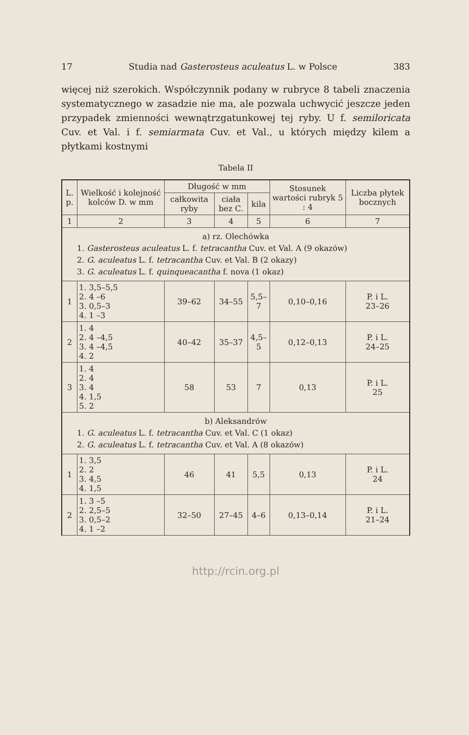17 Studia nad Gasterosteus aculeatus L. w Polsce 383
więcej niż szerokich. Współczynnik podany w rubryce 8 tabeli znaczenia systematycznego w zasadzie nie ma, ale pozwala uchwycić jeszcze jeden przypadek zmienności wewnątrzgatunkowej tej ryby. U f. semiloricata Cuv. et Val. i f. semiarmata Cuv. et Val., u których między kilem a płytkami kostnymi
Tabela II
| L. p. | Wielkość i kolejność kolców D. w mm | Długość w mm | | | Stosunek wartości rubryk 5 : 4 | Liczba płytek bocznych |
| --- | --- | --- | --- | --- | --- | --- |
| | | całkowita ryby | ciała bez C. | kila | | |
| 1 | 2 | 3 | 4 | 5 | 6 | 7 |
| a) rz. Olechówka 1. Gasterosteus aculeatus L. f. tetracantha Cuv. et Val. A (9 okazów) 2. G. aculeatus L. f. tetracantha Cuv. et Val. B (2 okazy) 3. G. aculeatus L. f. quinqueacantha f. nova (1 okaz) | | | | | | |
| 1 | 1. 3,5–5,5 2. 4 –6 3. 0,5–3 4. 1 –3 | 39–62 | 34–55 | 5,5–7 | 0,10–0,16 | P. i L. 23–26 |
| 2 | 1. 4 2. 4 –4,5 3. 4 –4,5 4. 2 | 40–42 | 35–37 | 4,5–5 | 0,12–0,13 | P. i L. 24–25 |
| 3 | 1. 4 2. 4 3. 4 4. 1,5 5. 2 | 58 | 53 | 7 | 0,13 | P. i L. 25 |
| b) Aleksandrów 1. G. aculeatus L. f. tetracantha Cuv. et Val. C (1 okaz) 2. G. aculeatus L. f. tetracantha Cuv. et Val. A (8 okazów) | | | | | | |
| 1 | 1. 3,5 2. 2 3. 4,5 4. 1,5 | 46 | 41 | 5,5 | 0,13 | P. i L. 24 |
| 2 | 1. 3 –5 2. 2,5–5 3. 0,5–2 4. 1 –2 | 32–50 | 27–45 | 4–6 | 0,13–0,14 | P. i L. 21–24 |
http://rcin.org.pl